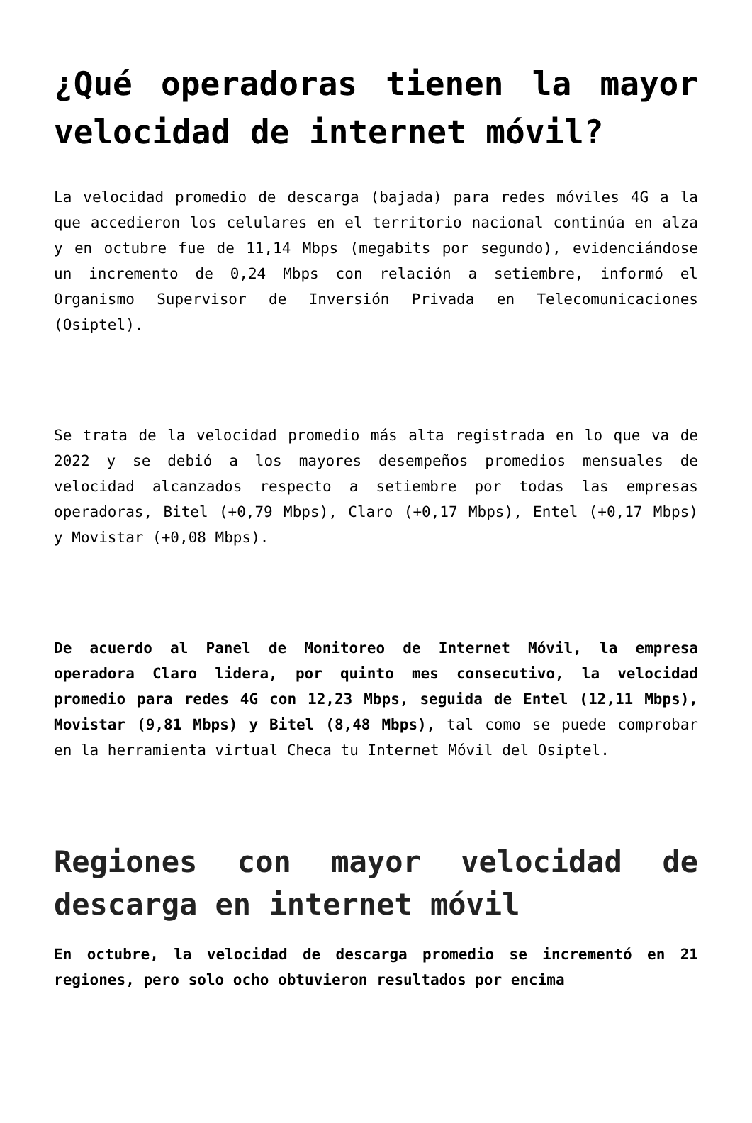¿Qué operadoras tienen la mayor velocidad de internet móvil?
La velocidad promedio de descarga (bajada) para redes móviles 4G a la que accedieron los celulares en el territorio nacional continúa en alza y en octubre fue de 11,14 Mbps (megabits por segundo), evidenciándose un incremento de 0,24 Mbps con relación a setiembre, informó el Organismo Supervisor de Inversión Privada en Telecomunicaciones (Osiptel).
Se trata de la velocidad promedio más alta registrada en lo que va de 2022 y se debió a los mayores desempeños promedios mensuales de velocidad alcanzados respecto a setiembre por todas las empresas operadoras, Bitel (+0,79 Mbps), Claro (+0,17 Mbps), Entel (+0,17 Mbps) y Movistar (+0,08 Mbps).
De acuerdo al Panel de Monitoreo de Internet Móvil, la empresa operadora Claro lidera, por quinto mes consecutivo, la velocidad promedio para redes 4G con 12,23 Mbps, seguida de Entel (12,11 Mbps), Movistar (9,81 Mbps) y Bitel (8,48 Mbps), tal como se puede comprobar en la herramienta virtual Checa tu Internet Móvil del Osiptel.
Regiones con mayor velocidad de descarga en internet móvil
En octubre, la velocidad de descarga promedio se incrementó en 21 regiones, pero solo ocho obtuvieron resultados por encima